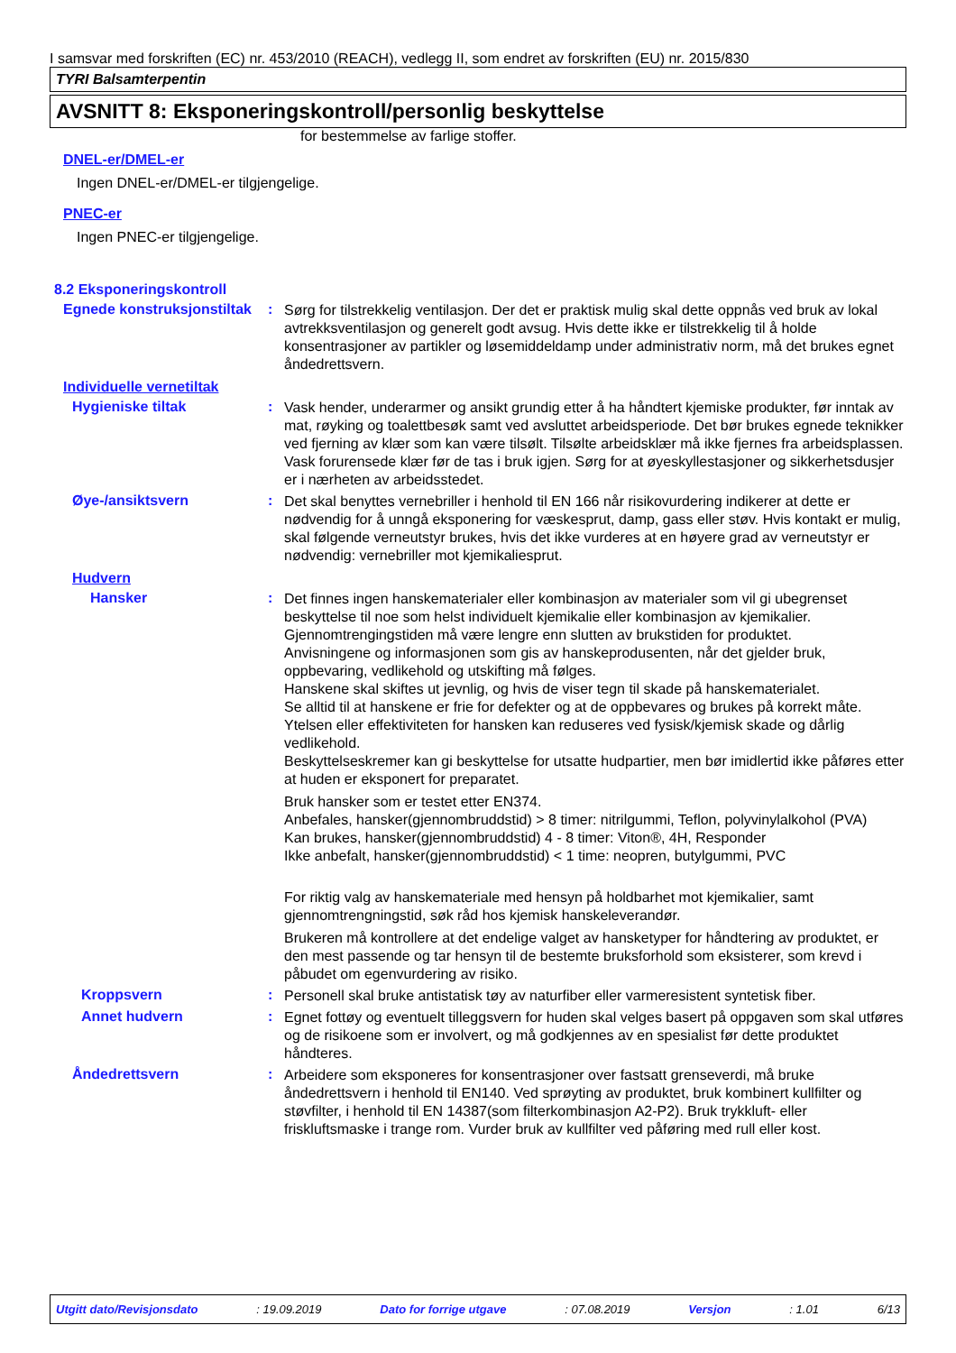I samsvar med forskriften (EC) nr. 453/2010 (REACH), vedlegg II, som endret av forskriften (EU) nr. 2015/830
TYRI Balsamterpentin
AVSNITT 8: Eksponeringskontroll/personlig beskyttelse
for bestemmelse av farlige stoffer.
DNEL-er/DMEL-er
Ingen DNEL-er/DMEL-er tilgjengelige.
PNEC-er
Ingen PNEC-er tilgjengelige.
8.2 Eksponeringskontroll
Egnede konstruksjonstiltak
:
Sørg for tilstrekkelig ventilasjon. Der det er praktisk mulig skal dette oppnås ved bruk av lokal avtrekksventilasjon og generelt godt avsug. Hvis dette ikke er tilstrekkelig til å holde konsentrasjoner av partikler og løsemiddeldamp under administrativ norm, må det brukes egnet åndedrettsvern.
Individuelle vernetiltak
Hygieniske tiltak :
Vask hender, underarmer og ansikt grundig etter å ha håndtert kjemiske produkter, før inntak av mat, røyking og toalettbesøk samt ved avsluttet arbeidsperiode. Det bør brukes egnede teknikker ved fjerning av klær som kan være tilsølt. Tilsølte arbeidsklær må ikke fjernes fra arbeidsplassen. Vask forurensede klær før de tas i bruk igjen. Sørg for at øyeskyllestasjoner og sikkerhetsdusjer er i nærheten av arbeidsstedet.
Øye-/ansiktsvern :
Det skal benyttes vernebriller i henhold til EN 166 når risikovurdering indikerer at dette er nødvendig for å unngå eksponering for væskesprut, damp, gass eller støv. Hvis kontakt er mulig, skal følgende verneutstyr brukes, hvis det ikke vurderes at en høyere grad av verneutstyr er nødvendig: vernebriller mot kjemikaliesprut.
Hudvern
Hansker :
Det finnes ingen hanskematerialer eller kombinasjon av materialer som vil gi ubegrenset beskyttelse til noe som helst individuelt kjemikalie eller kombinasjon av kjemikalier.
Gjennomtrengingstiden må være lengre enn slutten av brukstiden for produktet.
Anvisningene og informasjonen som gis av hanskeprodusenten, når det gjelder bruk, oppbevaring, vedlikehold og utskifting må følges.
Hanskene skal skiftes ut jevnlig, og hvis de viser tegn til skade på hanskematerialet.
Se alltid til at hanskene er frie for defekter og at de oppbevares og brukes på korrekt måte.
Ytelsen eller effektiviteten for hansken kan reduseres ved fysisk/kjemisk skade og dårlig vedlikehold.
Beskyttelseskremer kan gi beskyttelse for utsatte hudpartier, men bør imidlertid ikke påføres etter at huden er eksponert for preparatet.
Bruk hansker som er testet etter EN374.
Anbefales, hansker(gjennombruddstid) > 8 timer: nitrilgummi, Teflon, polyvinylalkohol (PVA)
Kan brukes, hansker(gjennombruddstid) 4 - 8 timer: Viton®, 4H, Responder
Ikke anbefalt, hansker(gjennombruddstid) < 1 time: neopren, butylgummi, PVC
For riktig valg av hanskemateriale med hensyn på holdbarhet mot kjemikalier, samt gjennomtrengningstid, søk råd hos kjemisk hanskeleverandør.
Brukeren må kontrollere at det endelige valget av hansketyper for håndtering av produktet, er den mest passende og tar hensyn til de bestemte bruksforhold som eksisterer, som krevd i påbudet om egenvurdering av risiko.
Kroppsvern :
Personell skal bruke antistatisk tøy av naturfiber eller varmeresistent syntetisk fiber.
Annet hudvern :
Egnet fottøy og eventuelt tilleggsvern for huden skal velges basert på oppgaven som skal utføres og de risikoene som er involvert, og må godkjennes av en spesialist før dette produktet håndteres.
Åndedrettsvern :
Arbeidere som eksponeres for konsentrasjoner over fastsatt grenseverdi, må bruke åndedrettsvern i henhold til EN140. Ved sprøyting av produktet, bruk kombinert kullfilter og støvfilter, i henhold til EN 14387(som filterkombinasjon A2-P2). Bruk trykkluft- eller friskluftsmaske i trange rom. Vurder bruk av kullfilter ved påføring med rull eller kost.
Utgitt dato/Revisjonsdato : 19.09.2019 Dato for forrige utgave : 07.08.2019 Versjon : 1.01 6/13